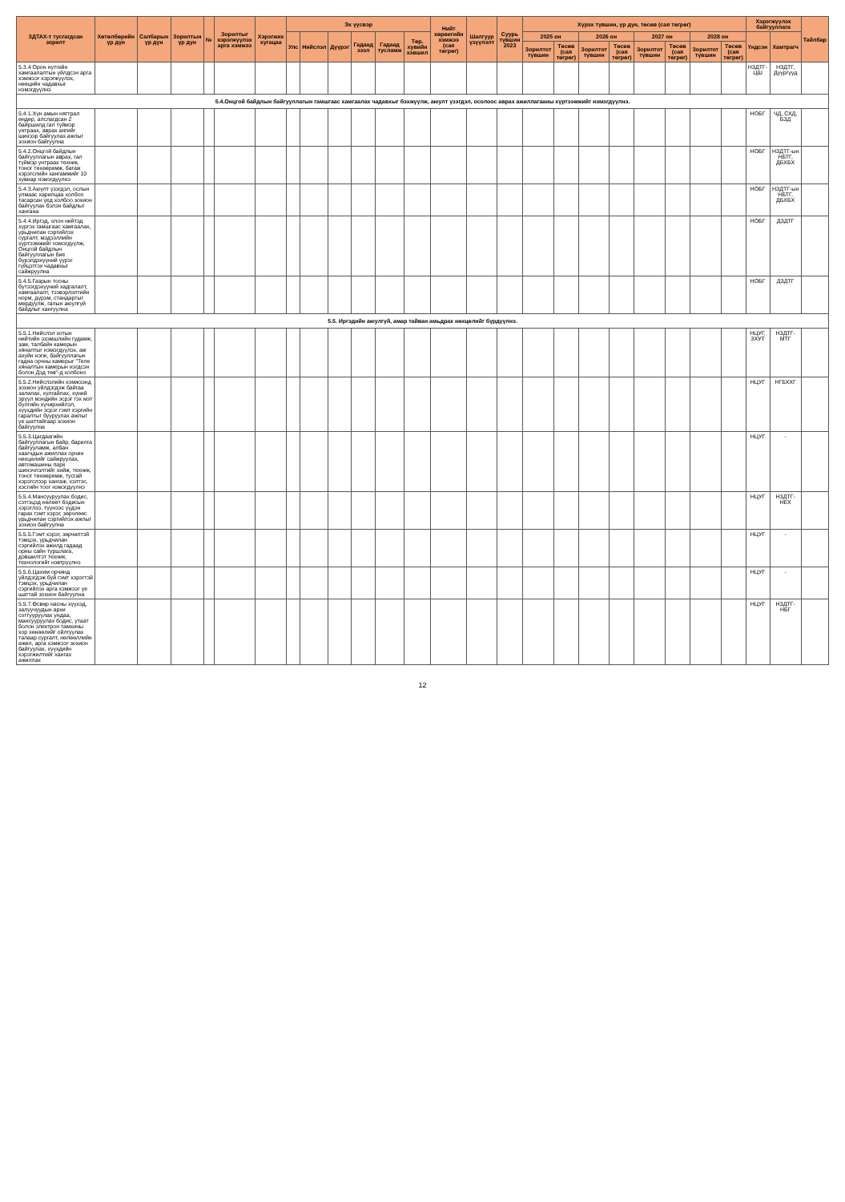| ЗДТАХ-т тусгагдсан зорилт | Хөтөлбөрийн үр дүн | Салбарын үр дүн | Зорилтын үр дүн | № | Зорилтыг хэрэгжүүлэх арга хэмжээ | Хэрэгжих хугацаа | Эх үүсвэр | | | | | | Нийт хөрөнгийн хэмжээ (сая төгрөг) | Шалгуур үзүүлэлт | Суурь түвшин 2023 | Хүрэх түвшин, үр дүн, төсөв (сая төгрөг) | | | | | | | | Хэрэгжүүлэх байгууллага | | Тайлбар |
| --- | --- | --- | --- | --- | --- | --- | --- | --- | --- | --- | --- | --- | --- | --- | --- | --- | --- | --- | --- | --- | --- | --- | --- | --- | --- | --- |
| | | | | | | | Улс | Нийслэл | Дүүрэг | Гадаад зээл | Гадаад тусламж | Төр. хувийн хэвшил | | | | 2025 он | | 2026 он | | 2027 он | | 2028 он | | Үндсэн | Хамтрагч | |
| | | | | | | | | | | | | | | | | Зорилтот түвшин | Төсөв (сая төгрөг) | Зорилтот түвшин | Төсөв (сая төгрөг) | Зорилтот түвшин | Төсөв (сая төгрөг) | Зорилтот түвшин | Төсөв (сая төгрөг) | | | |
| 5.3.4 Орон нутгийн хамгаалалтын үйлдсэн арга хэмжээг хэрэгжүүлэх, нөөцийн чадавхыг нэмэгдүүлнэ | | | | | | | | | | | | | | | | | | | | | | | | НЗДТГ-ЦШ | НЗДТГ, Дүүргүүд | |
| 5.4.Онцгой байдлын байгууллагын гамшгаас хамгаалах чадавхыг бэхжүүлж, аюулт үзэгдэл, осолоос аврах ажиллагааны хүртээмжийг нэмэгдүүлнэ. | | | | | | | | | | | | | | | | | | | | | | | | | | |
| 5.4.1.Хүн амын нягтрал өндөр, алслагдсан 2 байршилд гал түймэр унтраах, аврах ангийг шинээр байгуулах ажлыг зохион байгуулна | | | | | | | | | | | | | | | | | | | | | | | | НОБГ | ЧД, СХД, БЗД | |
| 5.4.2.Онцгой байдлын байгууллагын аврах, гал түймэр унтраах техник, тоног төхөөрөмж, багаж хэрэгслийн хангамжийг 10 хувиар нэмэгдүүлнэ | | | | | | | | | | | | | | | | | | | | | | | | НОБГ | НЗДТГ-ын НБТГ, ДБХБХ | |
| 5.4.3.Аюулт үзэгдэл, ослын улмаас харилцаа холбоо тасарсан үед холбоо зохион байгуулах бэлэн байдлыг хангана | | | | | | | | | | | | | | | | | | | | | | | | НОБГ | НЗДТГ-ын НБТГ, ДБХБХ | |
| 5.4.4.Иргэд, олон нийтэд хүргэх гамшгаас хамгаалах, урьдчилан сэргийлэх сургалт, мэдээллийн хүртээмжийг нэмэгдүүлж, Онцгой байдлын байгууллагын бие бүрэлдэхүүний үүрэг гүйцэтгэх чадавхыг сайжруулна | | | | | | | | | | | | | | | | | | | | | | | | НОБГ | ДЗДТГ | |
| 5.4.5.Газрын тосны бүтээгдэхүүний хадгалалт, хамгаалалт, тээвэрлэлтийн норм, дүрэм, стандартыг мөрдүүлж, галын аюулгүй байдлыг хангуулна | | | | | | | | | | | | | | | | | | | | | | | | НОБГ | ДЗДТГ | |
| 5.5. Иргэдийн аюулгүй, амар тайван амьдрах нөхцөлийг бүрдүүлнэ. | | | | | | | | | | | | | | | | | | | | | | | | | | |
| 5.5.1.Нийслэл хотын нийтийн эзэмшлийн гудамж, зам, талбайн камерын хяналтыг нэмэгдүүлэх, аж ахуйн нэгж, байгууллагын гадна орчны камерыг "Теле хяналтын камерын нэгдсэн болон Дэд төв"-д холбоно | | | | | | | | | | | | | | | | | | | | | | | | НЦУГ, ЗХУТ | НЗДТГ-МТГ | |
| 5.5.2.Нийслэлийн хэмжээнд зохион үйлдэгдэж байгаа залилах, хулгайлах, хүний эрүүл мэндийн эсрэг гэх мэт бүлгийн хүчирхийлэл, хүүхдийн эсрэг гэмт хэргийн гаралтыг бууруулах ажлыг үе шаттайгаар зохион байгуулна | | | | | | | | | | | | | | | | | | | | | | | | НЦУГ | НГБХХГ | |
| 5.5.3.Цагдаагийн байгууллагын байр, барилга байгууламж, албан хаагчдын ажиллах орчин нөхцөлийг сайжруулах, автомашины парк шинэчлэлтийг хийж, техник, тоног төхөөрөмж, тусгай хэрэгслээр хангаж, хэлтэс, хэсгийн тоог нэмэгдүүлнэ | | | | | | | | | | | | | | | | | | | | | | | | НЦУГ | - | |
| 5.5.4.Мансууруулах бодис, сэтгэцэд нөлөөт бодисын хэрэглээ, түүнээс үүдэн гарах гэмт хэрэг, зөрчлөөс урьдчилан сэргийлэх ажлыг зохион байгуулна | | | | | | | | | | | | | | | | | | | | | | | | НЦУГ | НЗДТГ-НЕХ | |
| 5.5.5.Гэмт хэрэг, зөрчилтэй тэмцэх, урьдчилан сэргийлэх ажилд гадаад орны сайн туршлага, дэвшилтэт техник, технологийг нэвтрүүлнэ | | | | | | | | | | | | | | | | | | | | | | | | НЦУГ | - | |
| 5.5.6.Цахим орчинд үйлдэгдэж буй гэмт хэрэгтэй тэмцэх, урьдчилан сэргийлэх арга хэмжээг үе шаттай зохион байгуулна | | | | | | | | | | | | | | | | | | | | | | | | НЦУГ | - | |
| 5.5.7.Өсвөр насны хүүхэд, залуучуудын архи согтууруулах ундаа, мансууруулах бодис, утаат болон электрон тамхины хор хөнөөлийг ойлгуулах талаар сургалт, нөлөөллийн ажил, арга хэмжээг зохион байгуулах, хүүхдийн хэрэгжилтийг хангах ажиллах | | | | | | | | | | | | | | | | | | | | | | | | НЦУГ | НЗДТГ-НБГ | |
12